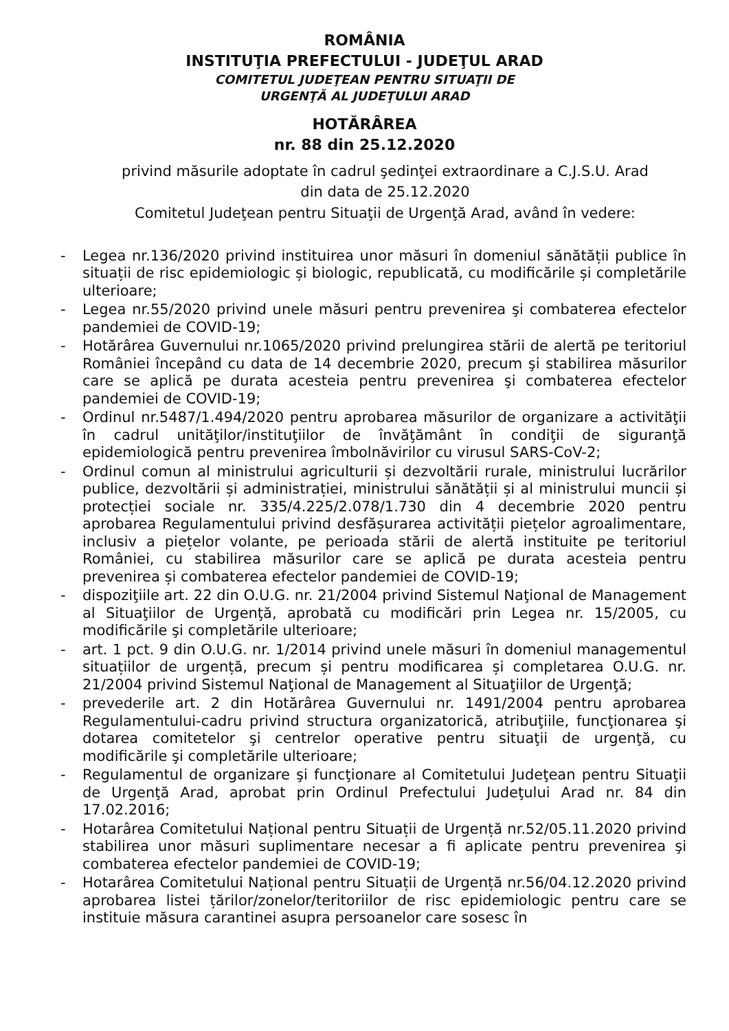ROMÂNIA
INSTITUŢIA PREFECTULUI - JUDEŢUL ARAD
COMITETUL JUDEŢEAN PENTRU SITUAŢII DE
URGENŢĂ AL JUDEŢULUI ARAD
HOTĂRÂREA
nr. 88 din 25.12.2020
privind măsurile adoptate în cadrul şedinţei extraordinare a C.J.S.U. Arad
din data de 25.12.2020
Comitetul Judeţean pentru Situaţii de Urgenţă Arad, având în vedere:
- Legea nr.136/2020 privind instituirea unor măsuri în domeniul sănătății publice în situații de risc epidemiologic și biologic, republicată, cu modificările și completările ulterioare;
- Legea nr.55/2020 privind unele măsuri pentru prevenirea şi combaterea efectelor pandemiei de COVID-19;
- Hotărârea Guvernului nr.1065/2020 privind prelungirea stării de alertă pe teritoriul României începând cu data de 14 decembrie 2020, precum şi stabilirea măsurilor care se aplică pe durata acesteia pentru prevenirea şi combaterea efectelor pandemiei de COVID-19;
- Ordinul nr.5487/1.494/2020 pentru aprobarea măsurilor de organizare a activităţii în cadrul unităţilor/instituţiilor de învăţământ în condiţii de siguranţă epidemiologică pentru prevenirea îmbolnăvirilor cu virusul SARS-CoV-2;
- Ordinul comun al ministrului agriculturii și dezvoltării rurale, ministrului lucrărilor publice, dezvoltării și administrației, ministrului sănătății și al ministrului muncii și protecției sociale nr. 335/4.225/2.078/1.730 din 4 decembrie 2020 pentru aprobarea Regulamentului privind desfășurarea activității piețelor agroalimentare, inclusiv a piețelor volante, pe perioada stării de alertă instituite pe teritoriul României, cu stabilirea măsurilor care se aplică pe durata acesteia pentru prevenirea și combaterea efectelor pandemiei de COVID-19;
- dispoziţiile art. 22 din O.U.G. nr. 21/2004 privind Sistemul Naţional de Management al Situaţiilor de Urgenţă, aprobată cu modificări prin Legea nr. 15/2005, cu modificările şi completările ulterioare;
- art. 1 pct. 9 din O.U.G. nr. 1/2014 privind unele măsuri în domeniul managementul situațiilor de urgență, precum și pentru modificarea și completarea O.U.G. nr. 21/2004 privind Sistemul Naţional de Management al Situaţiilor de Urgenţă;
- prevederile art. 2 din Hotărârea Guvernului nr. 1491/2004 pentru aprobarea Regulamentului-cadru privind structura organizatorică, atribuţiile, funcţionarea şi dotarea comitetelor şi centrelor operative pentru situaţii de urgenţă, cu modificările şi completările ulterioare;
- Regulamentul de organizare şi funcţionare al Comitetului Judeţean pentru Situaţii de Urgenţă Arad, aprobat prin Ordinul Prefectului Judeţului Arad nr. 84 din 17.02.2016;
- Hotarârea Comitetului Național pentru Situații de Urgență nr.52/05.11.2020 privind stabilirea unor măsuri suplimentare necesar a fi aplicate pentru prevenirea şi combaterea efectelor pandemiei de COVID-19;
- Hotarârea Comitetului Național pentru Situații de Urgență nr.56/04.12.2020 privind aprobarea listei țărilor/zonelor/teritoriilor de risc epidemiologic pentru care se instituie măsura carantinei asupra persoanelor care sosesc în